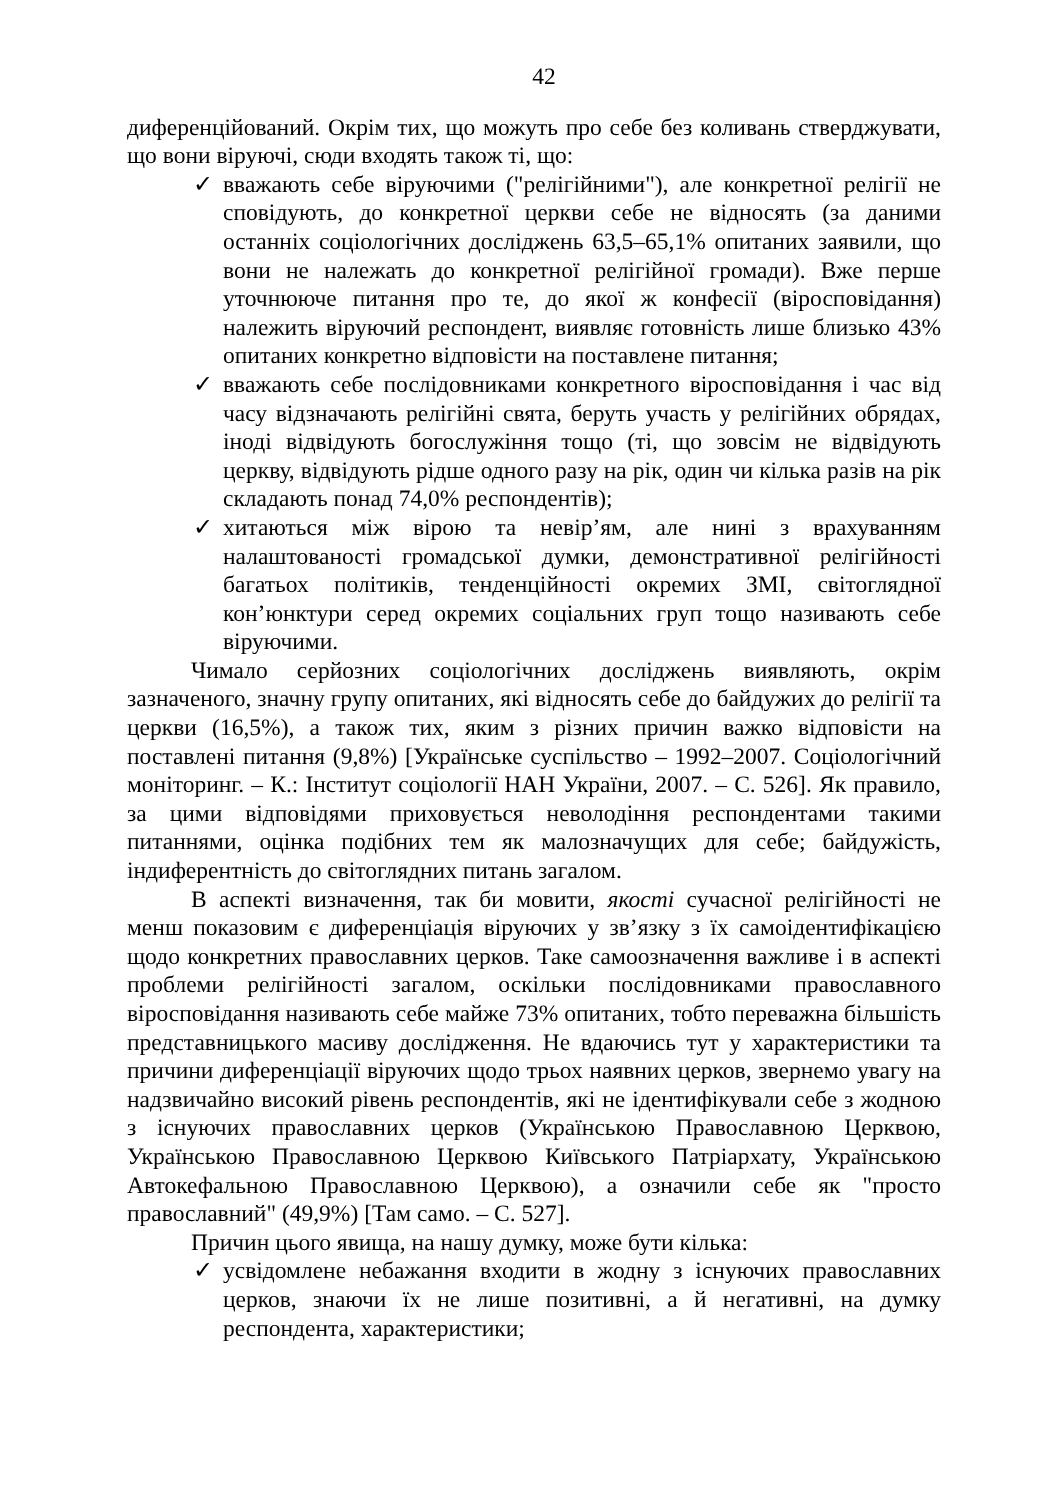42
диференційований. Окрім тих, що можуть про себе без коливань стверджувати, що вони віруючі, сюди входять також ті, що:
✓ вважають себе віруючими ("релігійними"), але конкретної релігії не сповідують, до конкретної церкви себе не відносять (за даними останніх соціологічних досліджень 63,5–65,1% опитаних заявили, що вони не належать до конкретної релігійної громади). Вже перше уточнююче питання про те, до якої ж конфесії (віросповідання) належить віруючий респондент, виявляє готовність лише близько 43% опитаних конкретно відповісти на поставлене питання;
✓ вважають себе послідовниками конкретного віросповідання і час від часу відзначають релігійні свята, беруть участь у релігійних обрядах, іноді відвідують богослужіння тощо (ті, що зовсім не відвідують церкву, відвідують рідше одного разу на рік, один чи кілька разів на рік складають понад 74,0% респондентів);
✓ хитаються між вірою та невір’ям, але нині з врахуванням налаштованості громадської думки, демонстративної релігійності багатьох політиків, тенденційності окремих ЗМІ, світоглядної кон’юнктури серед окремих соціальних груп тощо називають себе віруючими.
Чимало серйозних соціологічних досліджень виявляють, окрім зазначеного, значну групу опитаних, які відносять себе до байдужих до релігії та церкви (16,5%), а також тих, яким з різних причин важко відповісти на поставлені питання (9,8%) [Українське суспільство – 1992–2007. Соціологічний моніторинг. – К.: Інститут соціології НАН України, 2007. – С. 526]. Як правило, за цими відповідями приховується неволодіння респондентами такими питаннями, оцінка подібних тем як малозначущих для себе; байдужість, індиферентність до світоглядних питань загалом.
В аспекті визначення, так би мовити, якості сучасної релігійності не менш показовим є диференціація віруючих у зв’язку з їх самоідентифікацією щодо конкретних православних церков. Таке самоозначення важливе і в аспекті проблеми релігійності загалом, оскільки послідовниками православного віросповідання називають себе майже 73% опитаних, тобто переважна більшість представницького масиву дослідження. Не вдаючись тут у характеристики та причини диференціації віруючих щодо трьох наявних церков, звернемо увагу на надзвичайно високий рівень респондентів, які не ідентифікували себе з жодною з існуючих православних церков (Українською Православною Церквою, Українською Православною Церквою Київського Патріархату, Українською Автокефальною Православною Церквою), а означили себе як "просто православний" (49,9%) [Там само. – С. 527].
Причин цього явища, на нашу думку, може бути кілька:
✓ усвідомлене небажання входити в жодну з існуючих православних церков, знаючи їх не лише позитивні, а й негативні, на думку респондента, характеристики;